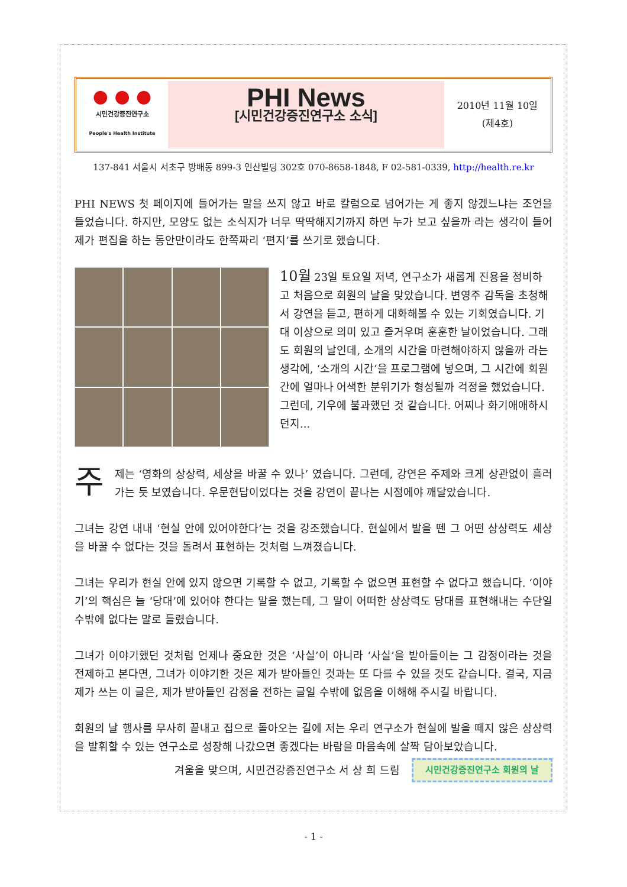● ● ●
시민건강증진연구소
People's Health Institute
PHI News
[시민건강증진연구소 소식]
2010년 11월 10일
(제4호)
137-841 서울시 서초구 방배동 899-3 인산빌딩 302호 070-8658-1848, F 02-581-0339, http://health.re.kr
PHI NEWS 첫 페이지에 들어가는 말을 쓰지 않고 바로 칼럼으로 넘어가는 게 좋지 않겠느냐는 조언을 들었습니다. 하지만, 모양도 없는 소식지가 너무 딱딱해지기까지 하면 누가 보고 싶을까 라는 생각이 들어 제가 편집을 하는 동안만이라도 한쪽짜리 ‘편지’를 쓰기로 했습니다.
10월 23일 토요일 저녁, 연구소가 새롭게 진용을 정비하고 처음으로 회원의 날을 맞았습니다. 변영주 감독을 초청해서 강연을 듣고, 편하게 대화해볼 수 있는 기회였습니다. 기대 이상으로 의미 있고 즐거우며 훈훈한 날이었습니다. 그래도 회원의 날인데, 소개의 시간을 마련해야하지 않을까 라는 생각에, ‘소개의 시간’을 프로그램에 넣으며, 그 시간에 회원 간에 얼마나 어색한 분위기가 형성될까 걱정을 했었습니다. 그런데, 기우에 불과했던 것 같습니다. 어찌나 화기애애하시던지...
주제는 ‘영화의 상상력, 세상을 바꿀 수 있나’ 였습니다. 그런데, 강연은 주제와 크게 상관없이 흘러가는 듯 보였습니다. 우문현답이었다는 것을 강연이 끝나는 시점에야 깨달았습니다.
그녀는 강연 내내 ‘현실 안에 있어야한다’는 것을 강조했습니다. 현실에서 발을 뗀 그 어떤 상상력도 세상을 바꿀 수 없다는 것을 돌려서 표현하는 것처럼 느껴졌습니다.
그녀는 우리가 현실 안에 있지 않으면 기록할 수 없고, 기록할 수 없으면 표현할 수 없다고 했습니다. ‘이야기’의 핵심은 늘 ‘당대’에 있어야 한다는 말을 했는데, 그 말이 어떠한 상상력도 당대를 표현해내는 수단일 수밖에 없다는 말로 들렸습니다.
그녀가 이야기했던 것처럼 언제나 중요한 것은 ‘사실’이 아니라 ‘사실’을 받아들이는 그 감정이라는 것을 전제하고 본다면, 그녀가 이야기한 것은 제가 받아들인 것과는 또 다를 수 있을 것도 같습니다. 결국, 지금 제가 쓰는 이 글은, 제가 받아들인 감정을 전하는 글일 수밖에 없음을 이해해 주시길 바랍니다.
회원의 날 행사를 무사히 끝내고 집으로 돌아오는 길에 저는 우리 연구소가 현실에 발을 떼지 않은 상상력을 발휘할 수 있는 연구소로 성장해 나갔으면 좋겠다는 바람을 마음속에 살짝 담아보았습니다.
겨울을 맞으며, 시민건강증진연구소 서 상 희 드림 시민건강증진연구소 회원의 날
- 1 -